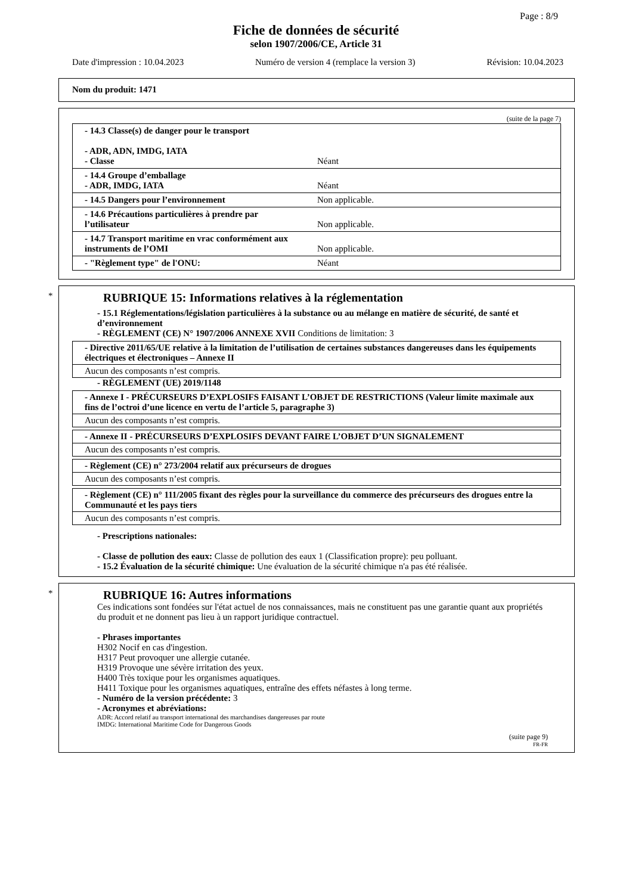Page : 8/9
Fiche de données de sécurité
selon 1907/2006/CE, Article 31
Date d'impression : 10.04.2023 Numéro de version 4 (remplace la version 3) Révision: 10.04.2023
Nom du produit: 1471
(suite de la page 7)
| - 14.3 Classe(s) de danger pour le transport - ADR, ADN, IMDG, IATA - Classe | Néant |
| - 14.4 Groupe d’emballage - ADR, IMDG, IATA | Néant |
| - 14.5 Dangers pour l’environnement | Non applicable. |
| - 14.6 Précautions particulières à prendre par l’utilisateur | Non applicable. |
| - 14.7 Transport maritime en vrac conformément aux instruments de l’OMI | Non applicable. |
| - "Règlement type" de l'ONU: | Néant |
*
RUBRIQUE 15: Informations relatives à la réglementation
- 15.1 Réglementations/législation particulières à la substance ou au mélange en matière de sécurité, de santé et d’environnement
- RÈGLEMENT (CE) N° 1907/2006 ANNEXE XVII Conditions de limitation: 3
- Directive 2011/65/UE relative à la limitation de l’utilisation de certaines substances dangereuses dans les équipements électriques et électroniques – Annexe II
Aucun des composants n’est compris.
- RÈGLEMENT (UE) 2019/1148
- Annexe I - PRÉCURSEURS D’EXPLOSIFS FAISANT L’OBJET DE RESTRICTIONS (Valeur limite maximale aux fins de l’octroi d’une licence en vertu de l’article 5, paragraphe 3)
Aucun des composants n’est compris.
- Annexe II - PRÉCURSEURS D’EXPLOSIFS DEVANT FAIRE L’OBJET D’UN SIGNALEMENT
Aucun des composants n’est compris.
- Règlement (CE) n° 273/2004 relatif aux précurseurs de drogues
Aucun des composants n’est compris.
- Règlement (CE) n° 111/2005 fixant des règles pour la surveillance du commerce des précurseurs des drogues entre la Communauté et les pays tiers
Aucun des composants n’est compris.
- Prescriptions nationales:
- Classe de pollution des eaux: Classe de pollution des eaux 1 (Classification propre): peu polluant.
- 15.2 Évaluation de la sécurité chimique: Une évaluation de la sécurité chimique n'a pas été réalisée.
*
RUBRIQUE 16: Autres informations
Ces indications sont fondées sur l'état actuel de nos connaissances, mais ne constituent pas une garantie quant aux propriétés du produit et ne donnent pas lieu à un rapport juridique contractuel.
- Phrases importantes
H302 Nocif en cas d'ingestion.
H317 Peut provoquer une allergie cutanée.
H319 Provoque une sévère irritation des yeux.
H400 Très toxique pour les organismes aquatiques.
H411 Toxique pour les organismes aquatiques, entraîne des effets néfastes à long terme.
- Numéro de la version précédente: 3
- Acronymes et abréviations:
ADR: Accord relatif au transport international des marchandises dangereuses par route
IMDG: International Maritime Code for Dangerous Goods
(suite page 9)
FR-FR